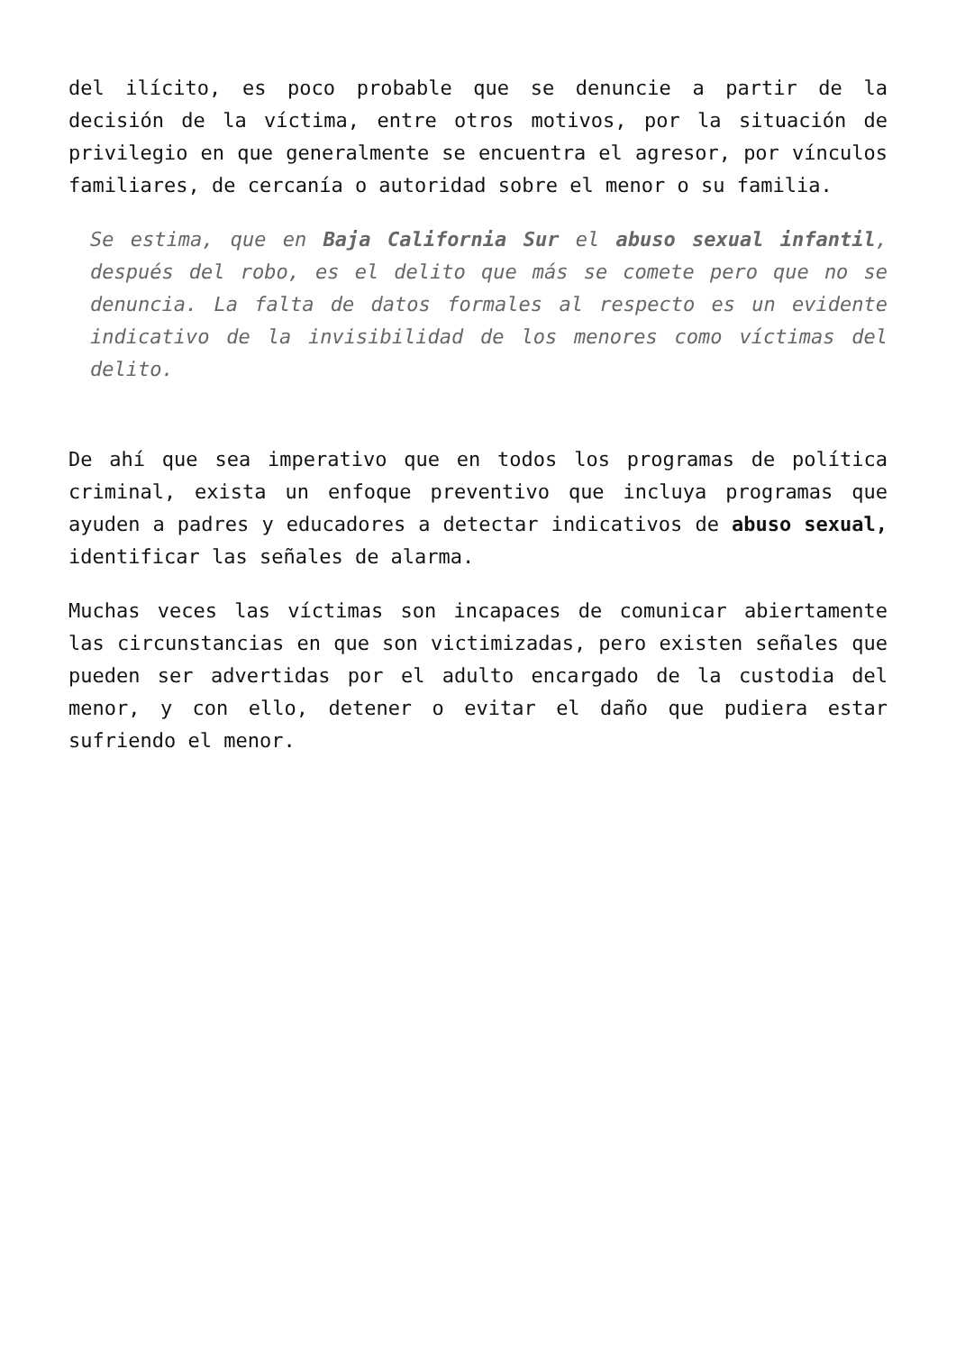del ilícito, es poco probable que se denuncie a partir de la decisión de la víctima, entre otros motivos, por la situación de privilegio en que generalmente se encuentra el agresor, por vínculos familiares, de cercanía o autoridad sobre el menor o su familia.
Se estima, que en Baja California Sur el abuso sexual infantil, después del robo, es el delito que más se comete pero que no se denuncia. La falta de datos formales al respecto es un evidente indicativo de la invisibilidad de los menores como víctimas del delito.
De ahí que sea imperativo que en todos los programas de política criminal, exista un enfoque preventivo que incluya programas que ayuden a padres y educadores a detectar indicativos de abuso sexual, identificar las señales de alarma.
Muchas veces las víctimas son incapaces de comunicar abiertamente las circunstancias en que son victimizadas, pero existen señales que pueden ser advertidas por el adulto encargado de la custodia del menor, y con ello, detener o evitar el daño que pudiera estar sufriendo el menor.